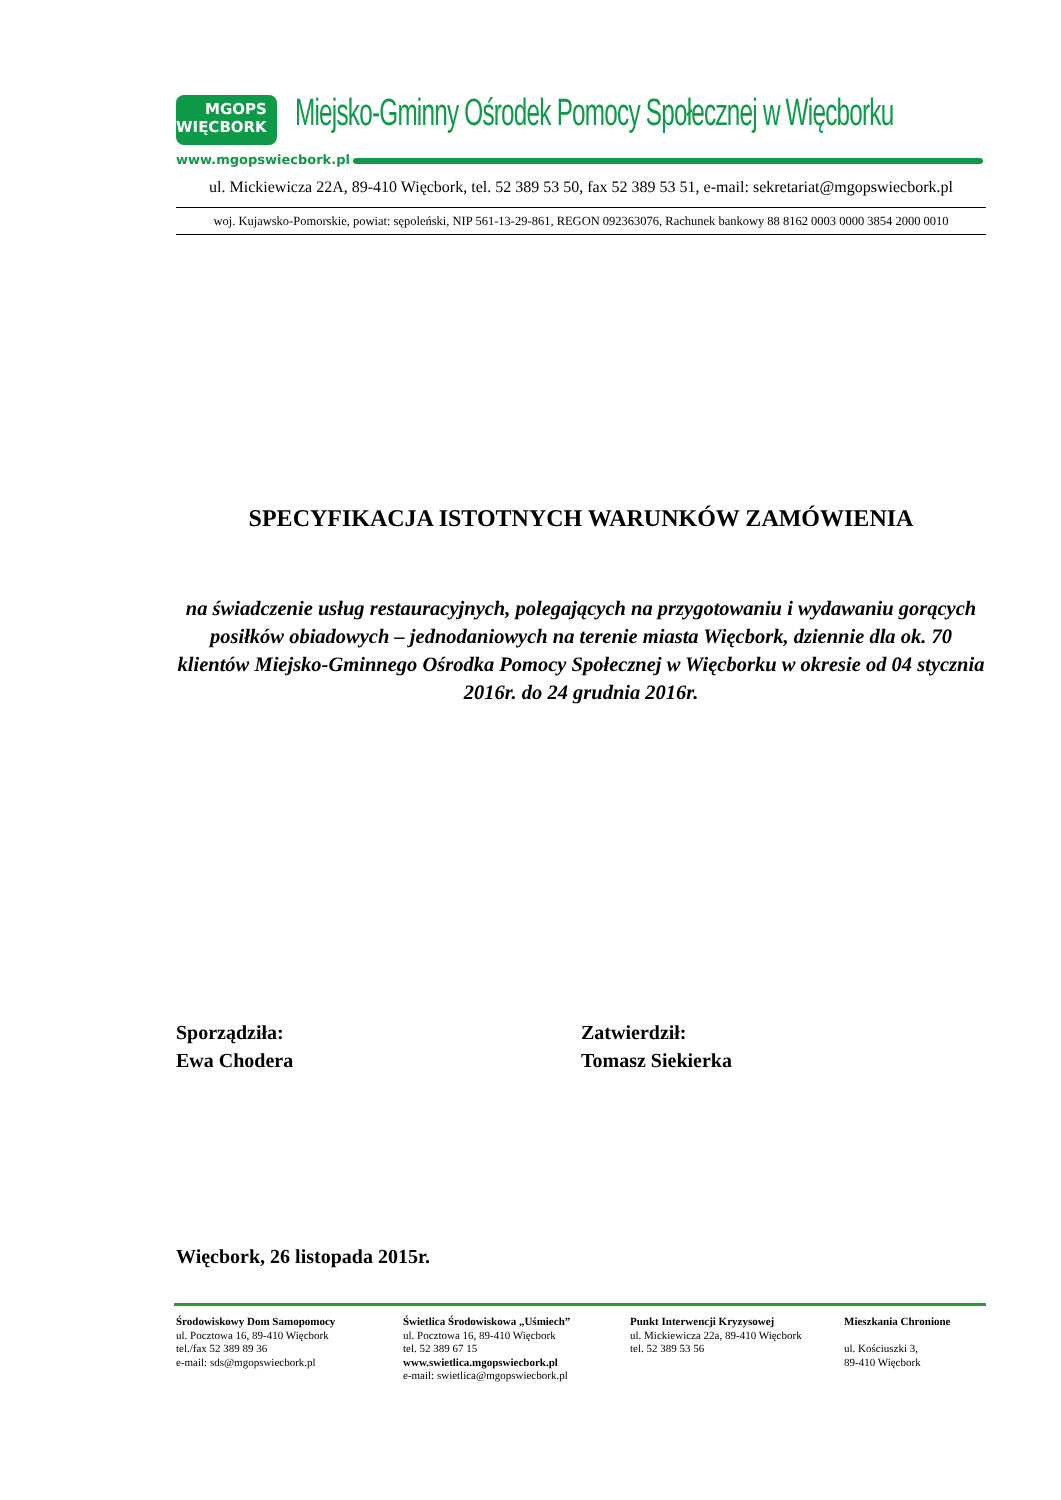MGOPS
WIĘCBORK
Miejsko-Gminny Ośrodek Pomocy Społecznej w Więcborku
www.mgopswiecbork.pl
ul. Mickiewicza 22A, 89-410 Więcbork, tel. 52 389 53 50, fax 52 389 53 51, e-mail: sekretariat@mgopswiecbork.pl
woj. Kujawsko-Pomorskie, powiat: sępoleński, NIP 561-13-29-861, REGON 092363076, Rachunek bankowy 88 8162 0003 0000 3854 2000 0010
SPECYFIKACJA ISTOTNYCH WARUNKÓW ZAMÓWIENIA
na świadczenie usług restauracyjnych, polegających na przygotowaniu i wydawaniu gorących posiłków obiadowych – jednodaniowych na terenie miasta Więcbork, dziennie dla ok. 70 klientów Miejsko-Gminnego Ośrodka Pomocy Społecznej w Więcborku w okresie od 04 stycznia 2016r. do 24 grudnia 2016r.
Sporządziła:
Ewa Chodera
Zatwierdził:
Tomasz Siekierka
Więcbork, 26 listopada 2015r.
Środowiskowy Dom Samopomocy
ul. Pocztowa 16, 89-410 Więcbork
tel./fax 52 389 89 36
e-mail: sds@mgopswiecbork.pl
Świetlica Środowiskowa „Uśmiech”
ul. Pocztowa 16, 89-410 Więcbork
tel. 52 389 67 15
www.swietlica.mgopswiecbork.pl
e-mail: swietlica@mgopswiecbork.pl
Punkt Interwencji Kryzysowej
ul. Mickiewicza 22a, 89-410 Więcbork
tel. 52 389 53 56
Mieszkania Chronione
ul. Kościuszki 3,
89-410 Więcbork